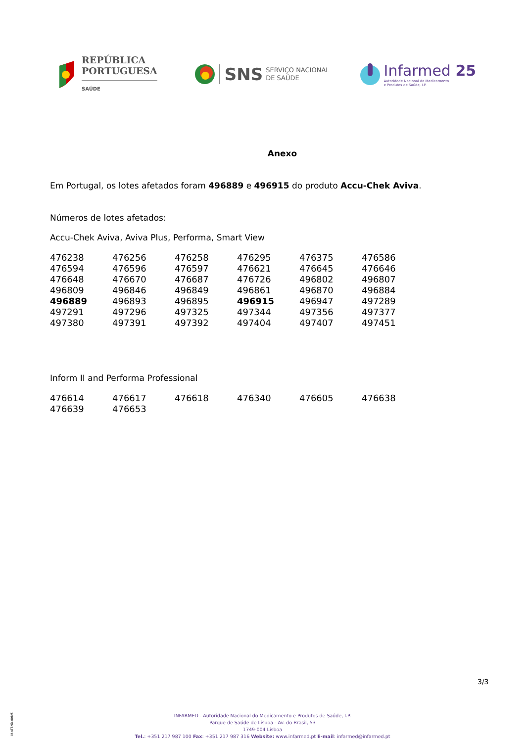REPÚBLICA
PORTUGUESA
SAÚDE
SNS SERVIÇO NACIONAL
DE SAÚDE
Infarmed 25
Autoridade Nacional do Medicamento
e Produtos de Saúde, I.P.
Anexo
Em Portugal, os lotes afetados foram 496889 e 496915 do produto Accu-Chek Aviva.
Números de lotes afetados:
Accu-Chek Aviva, Aviva Plus, Performa, Smart View
| 476238 | 476256 | 476258 | 476295 | 476375 | 476586 |
| 476594 | 476596 | 476597 | 476621 | 476645 | 476646 |
| 476648 | 476670 | 476687 | 476726 | 496802 | 496807 |
| 496809 | 496846 | 496849 | 496861 | 496870 | 496884 |
| 496889 | 496893 | 496895 | 496915 | 496947 | 497289 |
| 497291 | 497296 | 497325 | 497344 | 497356 | 497377 |
| 497380 | 497391 | 497392 | 497404 | 497407 | 497451 |
Inform II and Performa Professional
| 476614 | 476617 | 476618 | 476340 | 476605 | 476638 |
| 476639 | 476653 | | | | |
3/3
M-ATEND-008/5
INFARMED - Autoridade Nacional do Medicamento e Produtos de Saúde, I.P.
Parque de Saúde de Lisboa - Av. do Brasil, 53
1749-004 Lisboa
Tel.: +351 217 987 100 Fax: +351 217 987 316 Website: www.infarmed.pt E-mail: infarmed@infarmed.pt